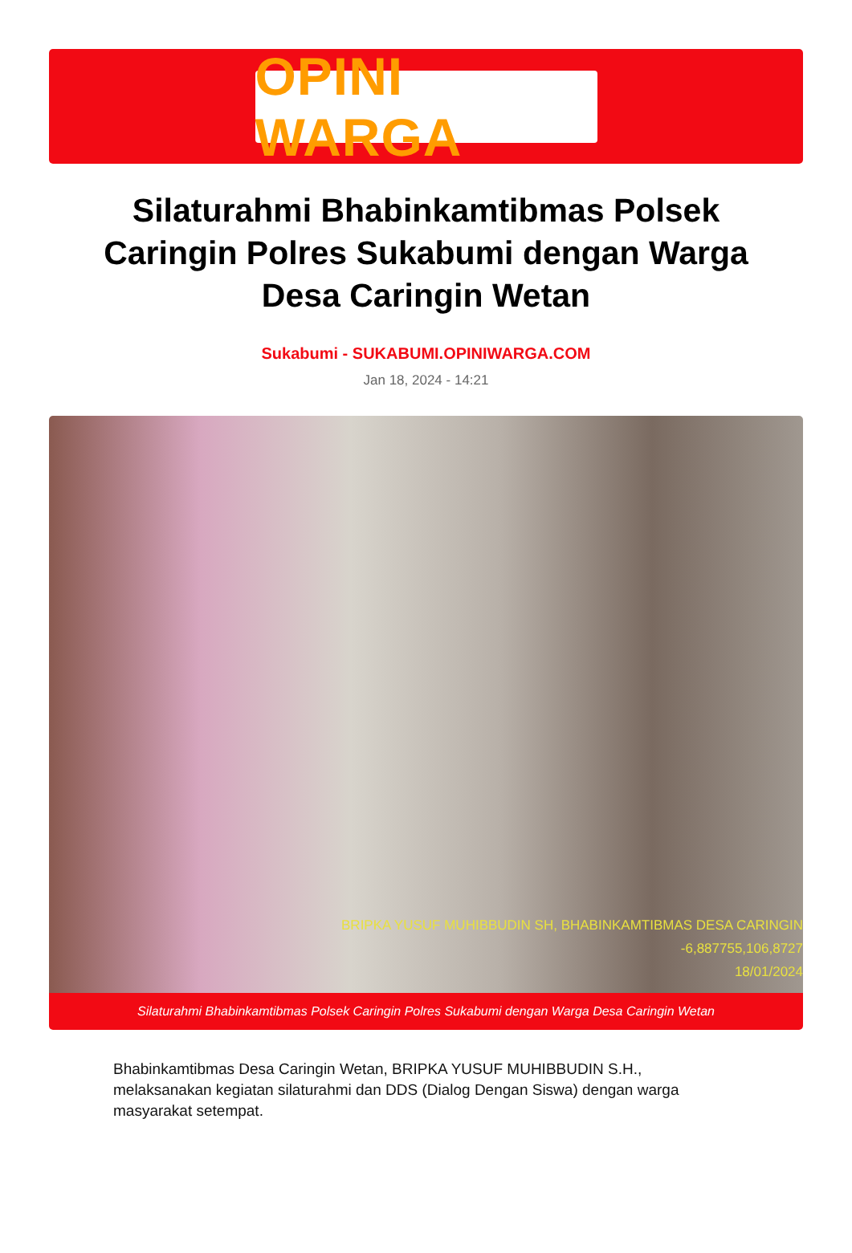OPINI WARGA
Silaturahmi Bhabinkamtibmas Polsek Caringin Polres Sukabumi dengan Warga Desa Caringin Wetan
Sukabumi - SUKABUMI.OPINIWARGA.COM
Jan 18, 2024 - 14:21
BRIPKA YUSUF MUHIBBUDIN SH, BHABINKAMTIBMAS DESA CARINGIN
-6,887755,106,8727
18/01/2024
Silaturahmi Bhabinkamtibmas Polsek Caringin Polres Sukabumi dengan Warga Desa Caringin Wetan
Bhabinkamtibmas Desa Caringin Wetan, BRIPKA YUSUF MUHIBBUDIN S.H., melaksanakan kegiatan silaturahmi dan DDS (Dialog Dengan Siswa) dengan warga masyarakat setempat.